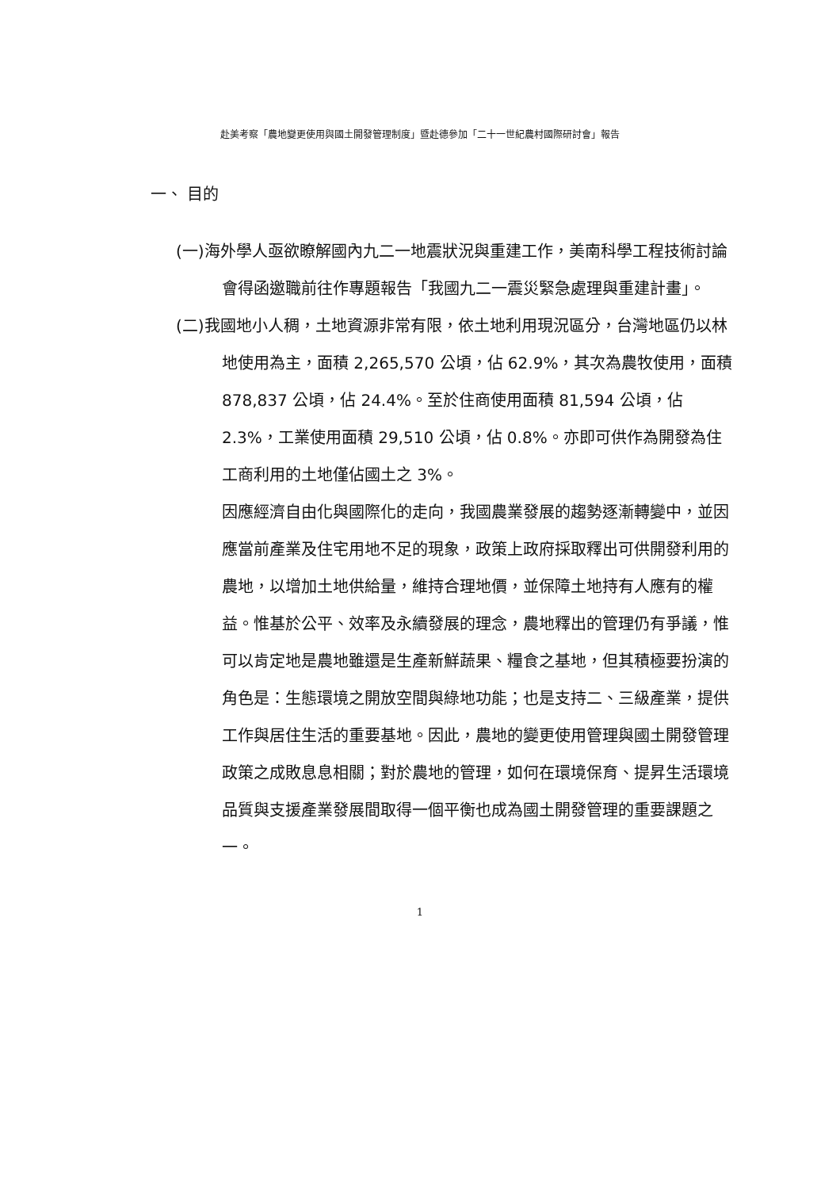赴美考察「農地變更使用與國土開發管理制度」暨赴德參加「二十一世紀農村國際研討會」報告
一、 目的
(一)海外學人亟欲瞭解國內九二一地震狀況與重建工作，美南科學工程技術討論會得函邀職前往作專題報告「我國九二一震災緊急處理與重建計畫」。
(二)我國地小人稠，土地資源非常有限，依土地利用現況區分，台灣地區仍以林地使用為主，面積 2,265,570 公頃，佔 62.9%，其次為農牧使用，面積 878,837 公頃，佔 24.4%。至於住商使用面積 81,594 公頃，佔 2.3%，工業使用面積 29,510 公頃，佔 0.8%。亦即可供作為開發為住工商利用的土地僅佔國土之 3%。
因應經濟自由化與國際化的走向，我國農業發展的趨勢逐漸轉變中，並因應當前產業及住宅用地不足的現象，政策上政府採取釋出可供開發利用的農地，以增加土地供給量，維持合理地價，並保障土地持有人應有的權益。惟基於公平、效率及永續發展的理念，農地釋出的管理仍有爭議，惟可以肯定地是農地雖還是生產新鮮蔬果、糧食之基地，但其積極要扮演的角色是：生態環境之開放空間與綠地功能；也是支持二、三級產業，提供工作與居住生活的重要基地。因此，農地的變更使用管理與國土開發管理政策之成敗息息相關；對於農地的管理，如何在環境保育、提昇生活環境品質與支援產業發展間取得一個平衡也成為國土開發管理的重要課題之一。
1